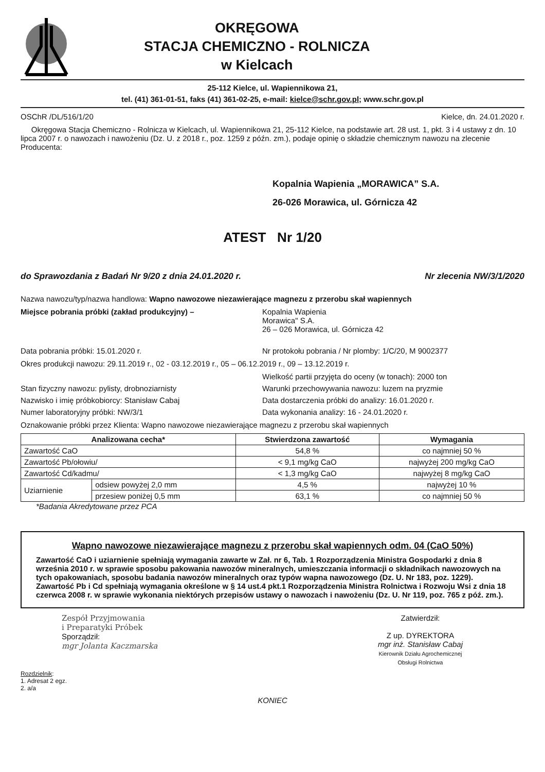OKRĘGOWA
STACJA CHEMICZNO - ROLNICZA
w Kielcach
25-112 Kielce, ul. Wapiennikowa 21,
tel. (41) 361-01-51, faks (41) 361-02-25, e-mail: kielce@schr.gov.pl; www.schr.gov.pl
OSChR /DL/516/1/20 Kielce, dn. 24.01.2020 r.
Okręgowa Stacja Chemiczno - Rolnicza w Kielcach, ul. Wapiennikowa 21, 25-112 Kielce, na podstawie art. 28 ust. 1, pkt. 3 i 4 ustawy z dn. 10 lipca 2007 r. o nawozach i nawożeniu (Dz. U. z 2018 r., poz. 1259 z późn. zm.), podaje opinię o składzie chemicznym nawozu na zlecenie Producenta:
Kopalnia Wapienia „MORAWICA” S.A.
26-026 Morawica, ul. Górnicza 42
ATEST Nr 1/20
do Sprawozdania z Badań Nr 9/20 z dnia 24.01.2020 r. Nr zlecenia NW/3/1/2020
Nazwa nawozu/typ/nazwa handlowa: Wapno nawozowe niezawierające magnezu z przerobu skał wapiennych
Miejsce pobrania próbki (zakład produkcyjny) – Kopalnia Wapienia
Morawica" S.A.
26 – 026 Morawica, ul. Górnicza 42
Data pobrania próbki: 15.01.2020 r. Nr protokołu pobrania / Nr plomby: 1/C/20, M 9002377
Okres produkcji nawozu: 29.11.2019 r., 02 - 03.12.2019 r., 05 – 06.12.2019 r., 09 – 13.12.2019 r.
Wielkość partii przyjęta do oceny (w tonach): 2000 ton
Stan fizyczny nawozu: pylisty, drobnoziarnisty Warunki przechowywania nawozu: luzem na pryzmie
Nazwisko i imię próbkobiorcy: Stanisław Cabaj Data dostarczenia próbki do analizy: 16.01.2020 r.
Numer laboratoryjny próbki: NW/3/1 Data wykonania analizy: 16 - 24.01.2020 r.
Oznakowanie próbki przez Klienta: Wapno nawozowe niezawierające magnezu z przerobu skał wapiennych
| Analizowana cecha* | | Stwierdzona zawartość | Wymagania |
| --- | --- | --- | --- |
| Zawartość CaO | | 54,8 % | co najmniej 50 % |
| Zawartość Pb/ołowiu/ | | < 9,1 mg/kg CaO | najwyżej 200 mg/kg CaO |
| Zawartość Cd/kadmu/ | | < 1,3 mg/kg CaO | najwyżej 8 mg/kg CaO |
| Uziarnienie | odsiew powyżej 2,0 mm | 4,5 % | najwyżej 10 % |
| | przesiew poniżej 0,5 mm | 63,1 % | co najmniej 50 % |
*Badania Akredytowane przez PCA
Wapno nawozowe niezawierające magnezu z przerobu skał wapiennych odm. 04 (CaO 50%)
Zawartość CaO i uziarnienie spełniają wymagania zawarte w Zał. nr 6, Tab. 1 Rozporządzenia Ministra Gospodarki z dnia 8 września 2010 r. w sprawie sposobu pakowania nawozów mineralnych, umieszczania informacji o składnikach nawozowych na tych opakowaniach, sposobu badania nawozów mineralnych oraz typów wapna nawozowego (Dz. U. Nr 183, poz. 1229). Zawartość Pb i Cd spełniają wymagania określone w § 14 ust.4 pkt.1 Rozporządzenia Ministra Rolnictwa i Rozwoju Wsi z dnia 18 czerwca 2008 r. w sprawie wykonania niektórych przepisów ustawy o nawozach i nawożeniu (Dz. U. Nr 119, poz. 765 z póź. zm.).
Zespół Przyjmowania
i Preparatyki Próbek
Sporządził:
mgr Jolanta Kaczmarska
Zatwierdził:
Z up. DYREKTORA
mgr inż. Stanisław Cabaj
Kierownik Działu Agrochemicznej
Obsługi Rolnictwa
Rozdzielnik:
1. Adresat 2 egz.
2. a/a
KONIEC